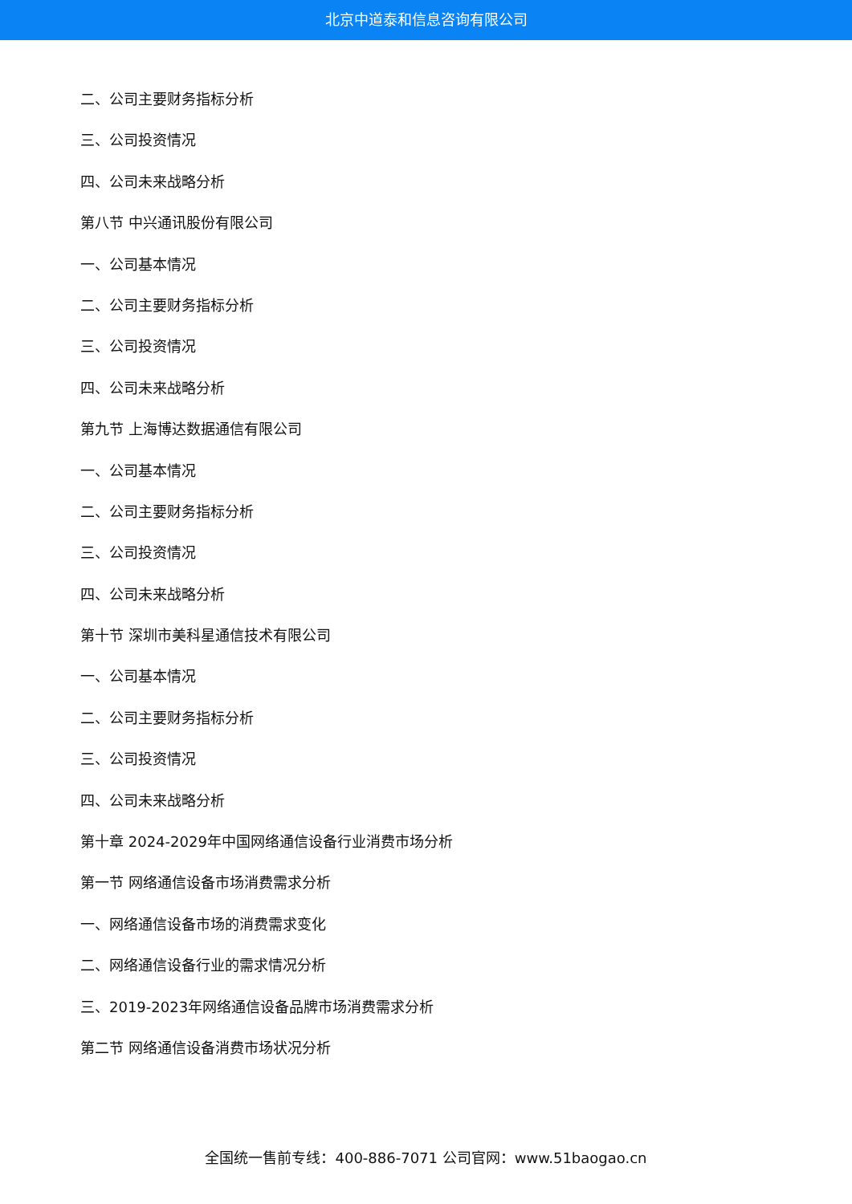北京中道泰和信息咨询有限公司
二、公司主要财务指标分析
三、公司投资情况
四、公司未来战略分析
第八节 中兴通讯股份有限公司
一、公司基本情况
二、公司主要财务指标分析
三、公司投资情况
四、公司未来战略分析
第九节 上海博达数据通信有限公司
一、公司基本情况
二、公司主要财务指标分析
三、公司投资情况
四、公司未来战略分析
第十节 深圳市美科星通信技术有限公司
一、公司基本情况
二、公司主要财务指标分析
三、公司投资情况
四、公司未来战略分析
第十章 2024-2029年中国网络通信设备行业消费市场分析
第一节 网络通信设备市场消费需求分析
一、网络通信设备市场的消费需求变化
二、网络通信设备行业的需求情况分析
三、2019-2023年网络通信设备品牌市场消费需求分析
第二节 网络通信设备消费市场状况分析
全国统一售前专线：400-886-7071 公司官网：www.51baogao.cn